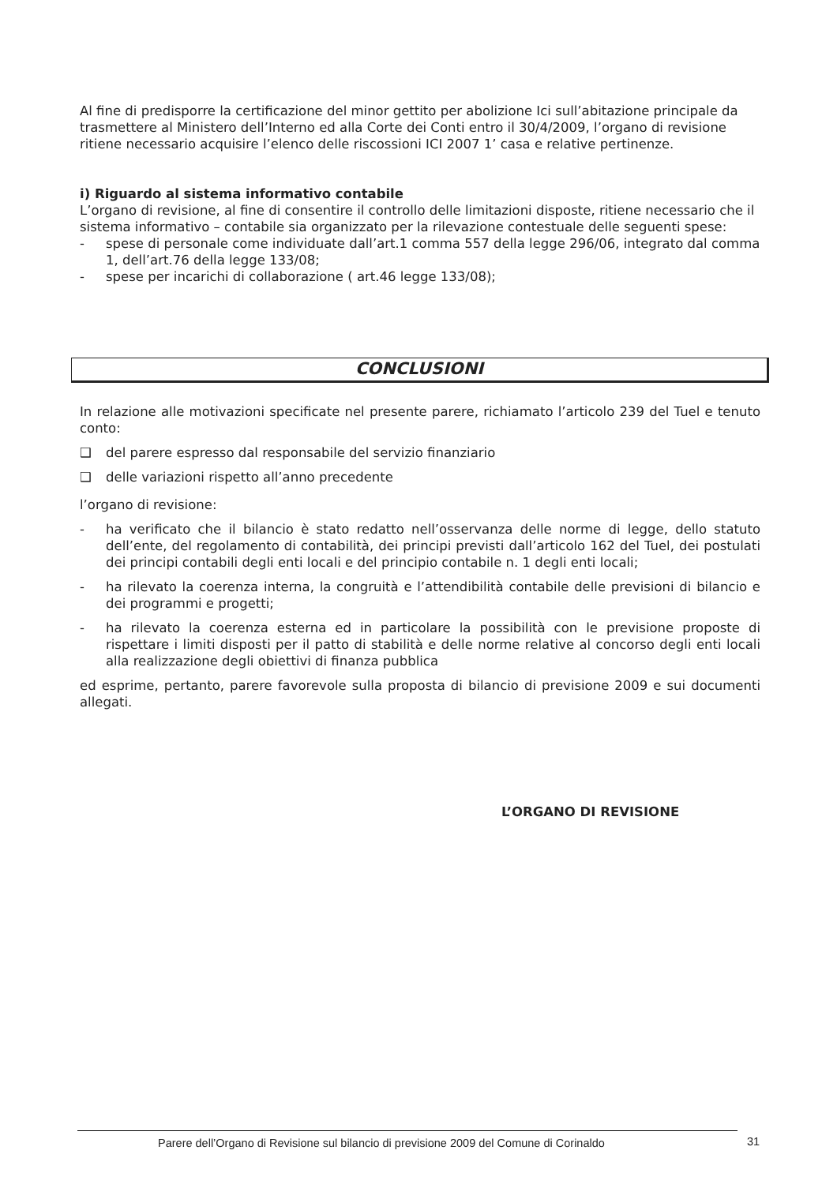Al fine di predisporre la certificazione del minor gettito per abolizione Ici sull’abitazione principale da trasmettere al Ministero dell’Interno ed alla Corte dei Conti entro il 30/4/2009, l’organo di revisione ritiene necessario acquisire l’elenco delle riscossioni ICI 2007 1’ casa e relative pertinenze.
i) Riguardo al sistema informativo contabile
L’organo di revisione, al fine di consentire il controllo delle limitazioni disposte, ritiene necessario che il sistema informativo – contabile sia organizzato per la rilevazione contestuale delle seguenti spese:
- spese di personale come individuate dall’art.1 comma 557 della legge 296/06, integrato dal comma 1, dell’art.76 della legge 133/08;
- spese per incarichi di collaborazione ( art.46 legge 133/08);
CONCLUSIONI
In relazione alle motivazioni specificate nel presente parere, richiamato l’articolo 239 del Tuel e tenuto conto:
❑ del parere espresso dal responsabile del servizio finanziario
❑ delle variazioni rispetto all’anno precedente
l’organo di revisione:
- ha verificato che il bilancio è stato redatto nell’osservanza delle norme di legge, dello statuto dell’ente, del regolamento di contabilità, dei principi previsti dall’articolo 162 del Tuel, dei postulati dei principi contabili degli enti locali e del principio contabile n. 1 degli enti locali;
- ha rilevato la coerenza interna, la congruità e l’attendibilità contabile delle previsioni di bilancio e dei programmi e progetti;
- ha rilevato la coerenza esterna ed in particolare la possibilità con le previsione proposte di rispettare i limiti disposti per il patto di stabilità e delle norme relative al concorso degli enti locali alla realizzazione degli obiettivi di finanza pubblica
ed esprime, pertanto, parere favorevole sulla proposta di bilancio di previsione 2009 e sui documenti allegati.
L’ORGANO DI REVISIONE
Parere dell’Organo di Revisione sul bilancio di previsione 2009 del Comune di Corinaldo
31